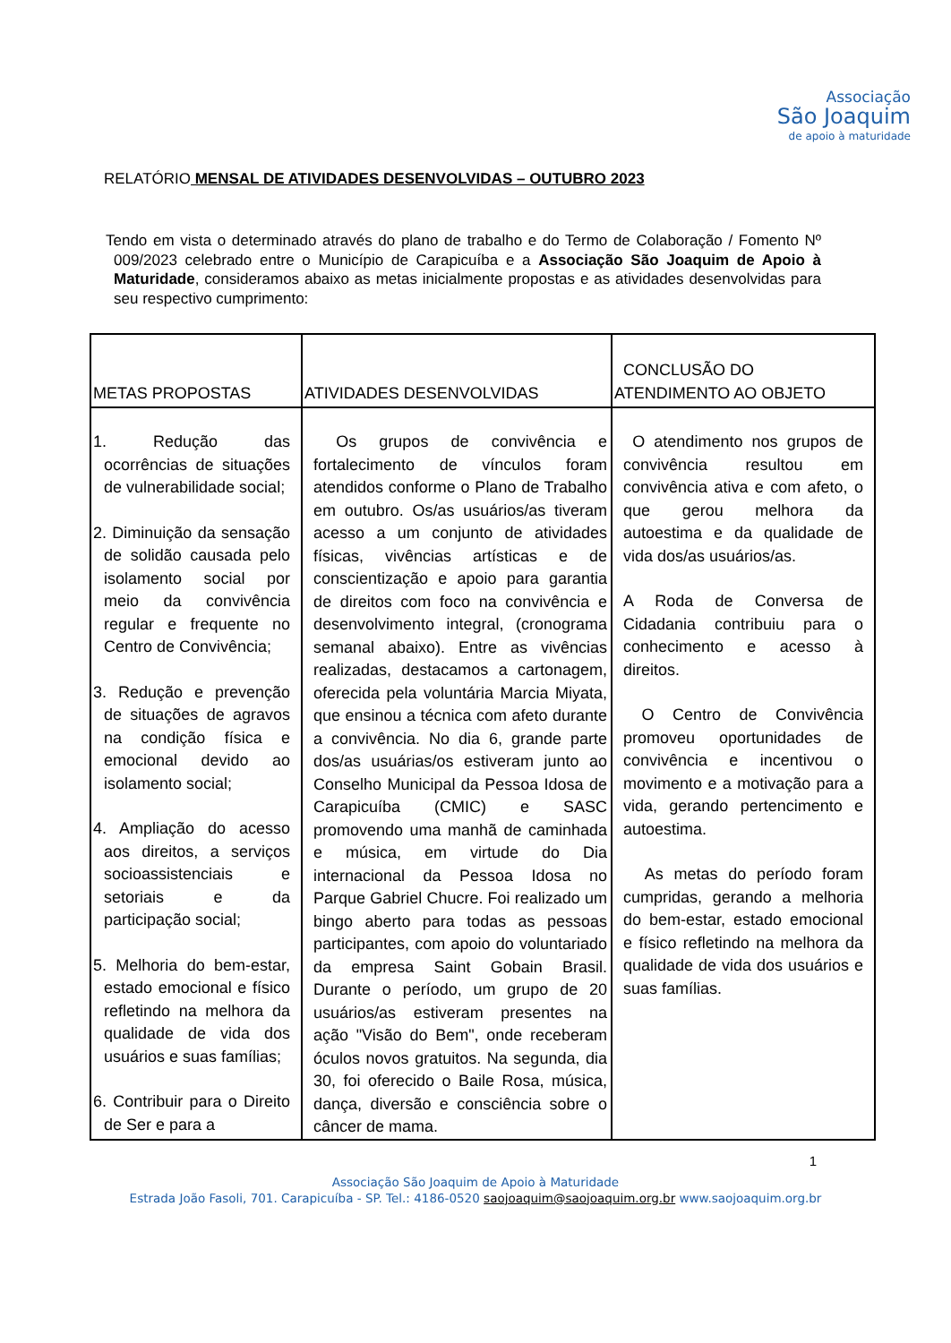Associação
São Joaquim
de apoio à maturidade
RELATÓRIO MENSAL DE ATIVIDADES DESENVOLVIDAS – OUTUBRO 2023
Tendo em vista o determinado através do plano de trabalho e do Termo de Colaboração / Fomento Nº 009/2023 celebrado entre o Município de Carapicuíba e a Associação São Joaquim de Apoio à Maturidade, consideramos abaixo as metas inicialmente propostas e as atividades desenvolvidas para seu respectivo cumprimento:
| METAS PROPOSTAS | ATIVIDADES DESENVOLVIDAS | CONCLUSÃO DO ATENDIMENTO AO OBJETO |
| 1. Redução das ocorrências de situações de vulnerabilidade social; 2. Diminuição da sensação de solidão causada pelo isolamento social por meio da convivência regular e frequente no Centro de Convivência; 3. Redução e prevenção de situações de agravos na condição física e emocional devido ao isolamento social; 4. Ampliação do acesso aos direitos, a serviços socioassistenciais e setoriais e da participação social; 5. Melhoria do bem-estar, estado emocional e físico refletindo na melhora da qualidade de vida dos usuários e suas famílias; 6. Contribuir para o Direito de Ser e para a | Os grupos de convivência e fortalecimento de vínculos foram atendidos conforme o Plano de Trabalho em outubro. Os/as usuários/as tiveram acesso a um conjunto de atividades físicas, vivências artísticas e de conscientização e apoio para garantia de direitos com foco na convivência e desenvolvimento integral, (cronograma semanal abaixo). Entre as vivências realizadas, destacamos a cartonagem, oferecida pela voluntária Marcia Miyata, que ensinou a técnica com afeto durante a convivência. No dia 6, grande parte dos/as usuárias/os estiveram junto ao Conselho Municipal da Pessoa Idosa de Carapicuíba (CMIC) e SASC promovendo uma manhã de caminhada e música, em virtude do Dia internacional da Pessoa Idosa no Parque Gabriel Chucre. Foi realizado um bingo aberto para todas as pessoas participantes, com apoio do voluntariado da empresa Saint Gobain Brasil. Durante o período, um grupo de 20 usuários/as estiveram presentes na ação "Visão do Bem", onde receberam óculos novos gratuitos. Na segunda, dia 30, foi oferecido o Baile Rosa, música, dança, diversão e consciência sobre o câncer de mama. | O atendimento nos grupos de convivência resultou em convivência ativa e com afeto, o que gerou melhora da autoestima e da qualidade de vida dos/as usuários/as. A Roda de Conversa de Cidadania contribuiu para o conhecimento e acesso à direitos. O Centro de Convivência promoveu oportunidades de convivência e incentivou o movimento e a motivação para a vida, gerando pertencimento e autoestima. As metas do período foram cumpridas, gerando a melhoria do bem-estar, estado emocional e físico refletindo na melhora da qualidade de vida dos usuários e suas famílias. |
1
Associação São Joaquim de Apoio à Maturidade
Estrada João Fasoli, 701. Carapicuíba - SP. Tel.: 4186-0520 saojoaquim@saojoaquim.org.br www.saojoaquim.org.br